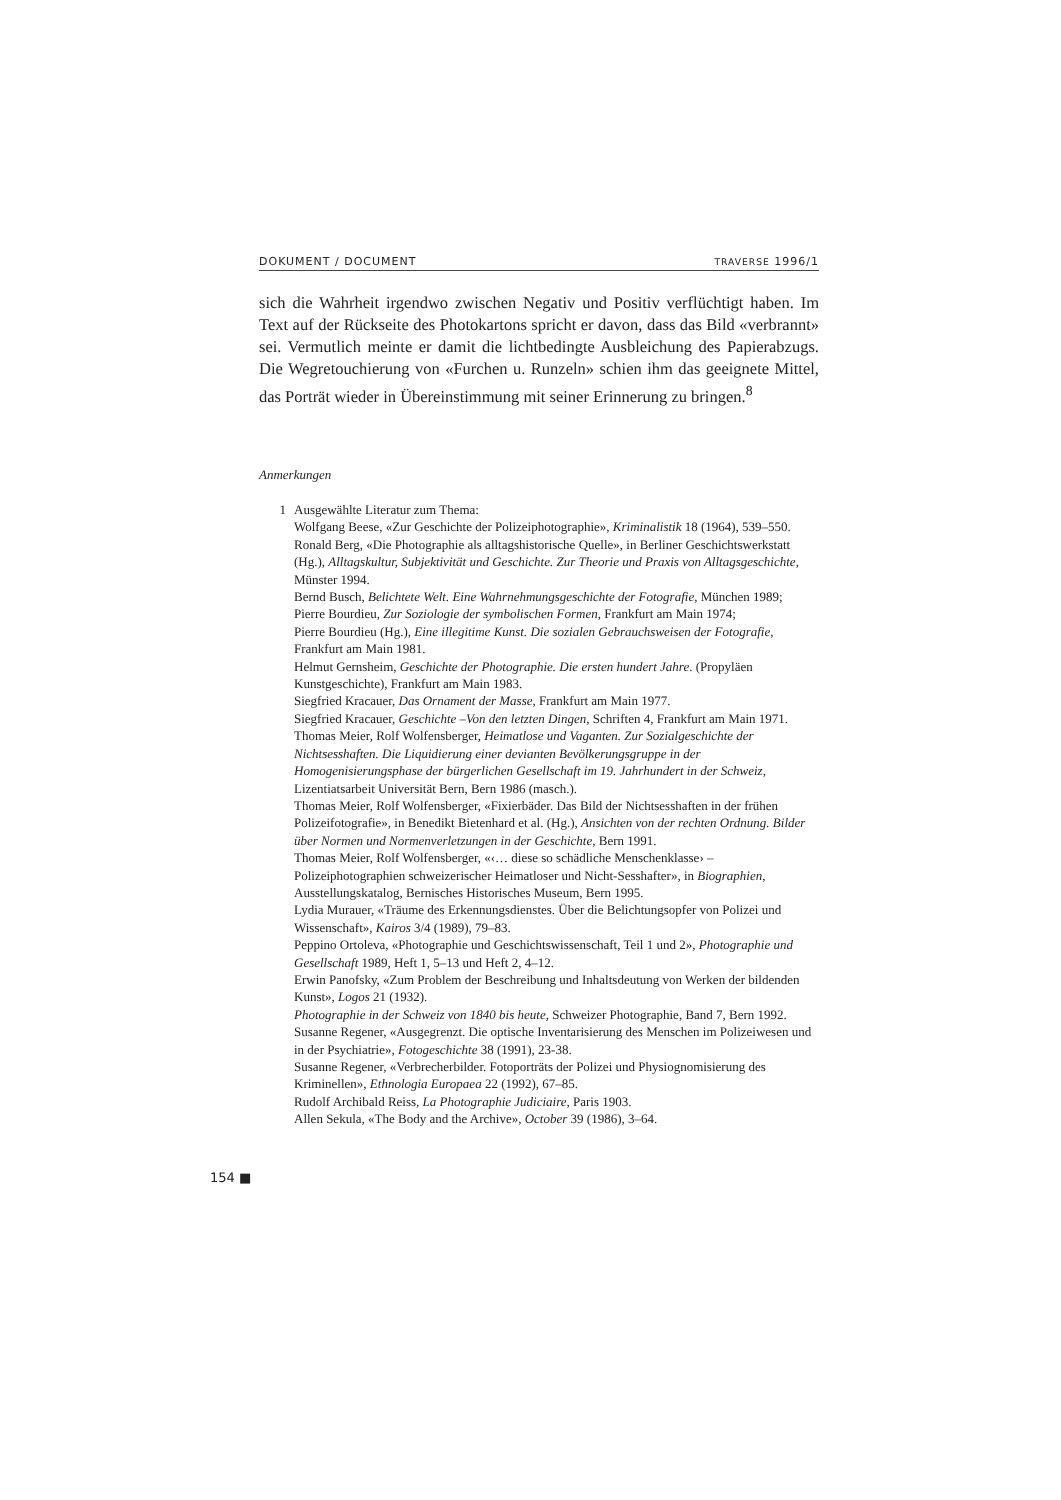DOKUMENT / DOCUMENT TRAVERSE 1996/1
sich die Wahrheit irgendwo zwischen Negativ und Positiv verflüchtigt haben. Im Text auf der Rückseite des Photokartons spricht er davon, dass das Bild «verbrannt» sei. Vermutlich meinte er damit die lichtbedingte Ausbleichung des Papierabzugs. Die Wegretouchierung von «Furchen u. Runzeln» schien ihm das geeignete Mittel, das Porträt wieder in Übereinstimmung mit seiner Erinnerung zu bringen.<sup>8</sup>
Anmerkungen
1 Ausgewählte Literatur zum Thema:
Wolfgang Beese, «Zur Geschichte der Polizeiphotographie», Kriminalistik 18 (1964), 539–550.
Ronald Berg, «Die Photographie als alltagshistorische Quelle», in Berliner Geschichtswerkstatt (Hg.), Alltagskultur, Subjektivität und Geschichte. Zur Theorie und Praxis von Alltagsgeschichte, Münster 1994.
Bernd Busch, Belichtete Welt. Eine Wahrnehmungsgeschichte der Fotografie, München 1989;
Pierre Bourdieu, Zur Soziologie der symbolischen Formen, Frankfurt am Main 1974;
Pierre Bourdieu (Hg.), Eine illegitime Kunst. Die sozialen Gebrauchsweisen der Fotografie, Frankfurt am Main 1981.
Helmut Gernsheim, Geschichte der Photographie. Die ersten hundert Jahre. (Propyläen Kunstgeschichte), Frankfurt am Main 1983.
Siegfried Kracauer, Das Ornament der Masse, Frankfurt am Main 1977.
Siegfried Kracauer, Geschichte –Von den letzten Dingen, Schriften 4, Frankfurt am Main 1971.
Thomas Meier, Rolf Wolfensberger, Heimatlose und Vaganten. Zur Sozialgeschichte der Nichtsesshaften. Die Liquidierung einer devianten Bevölkerungsgruppe in der Homogenisierungsphase der bürgerlichen Gesellschaft im 19. Jahrhundert in der Schweiz, Lizentiatsarbeit Universität Bern, Bern 1986 (masch.).
Thomas Meier, Rolf Wolfensberger, «Fixierbäder. Das Bild der Nichtsesshaften in der frühen Polizeifotografie», in Benedikt Bietenhard et al. (Hg.), Ansichten von der rechten Ordnung. Bilder über Normen und Normenverletzungen in der Geschichte, Bern 1991.
Thomas Meier, Rolf Wolfensberger, «‹… diese so schädliche Menschenklasse› – Polizeiphotographien schweizerischer Heimatloser und Nicht-Sesshafter», in Biographien, Ausstellungskatalog, Bernisches Historisches Museum, Bern 1995.
Lydia Murauer, «Träume des Erkennungsdienstes. Über die Belichtungsopfer von Polizei und Wissenschaft», Kairos 3/4 (1989), 79–83.
Peppino Ortoleva, «Photographie und Geschichtswissenschaft, Teil 1 und 2», Photographie und Gesellschaft 1989, Heft 1, 5–13 und Heft 2, 4–12.
Erwin Panofsky, «Zum Problem der Beschreibung und Inhaltsdeutung von Werken der bildenden Kunst», Logos 21 (1932).
Photographie in der Schweiz von 1840 bis heute, Schweizer Photographie, Band 7, Bern 1992.
Susanne Regener, «Ausgegrenzt. Die optische Inventarisierung des Menschen im Polizeiwesen und in der Psychiatrie», Fotogeschichte 38 (1991), 23-38.
Susanne Regener, «Verbrecherbilder. Fotoporträts der Polizei und Physiognomisierung des Kriminellen», Ethnologia Europaea 22 (1992), 67–85.
Rudolf Archibald Reiss, La Photographie Judiciaire, Paris 1903.
Allen Sekula, «The Body and the Archive», October 39 (1986), 3–64.
154 ■